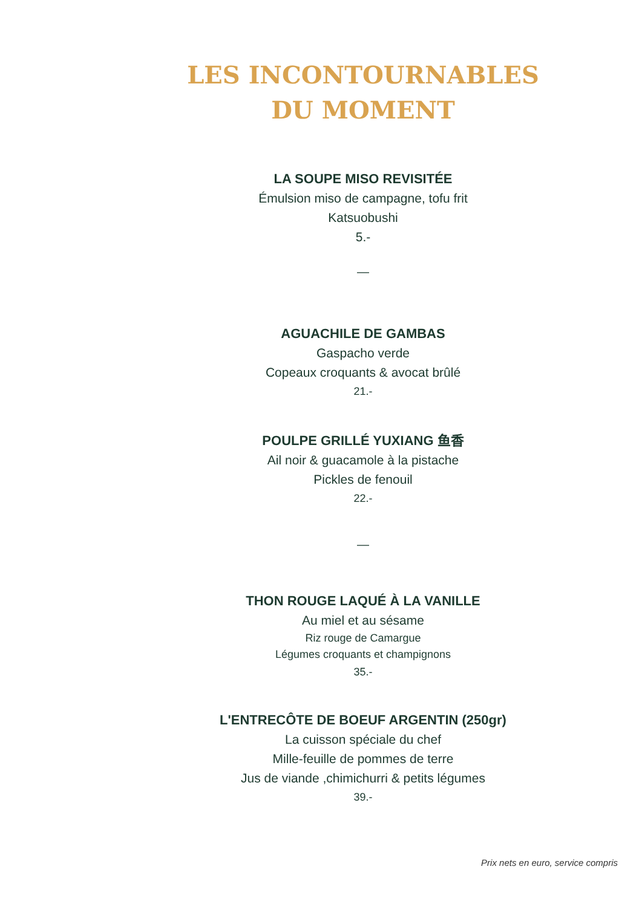LES INCONTOURNABLES
DU MOMENT
LA SOUPE MISO REVISITÉE
Émulsion miso de campagne, tofu frit
Katsuobushi
5.-
—
AGUACHILE DE GAMBAS
Gaspacho verde
Copeaux croquants & avocat brûlé
21.-
POULPE GRILLÉ YUXIANG 鱼香
Ail noir & guacamole à la pistache
Pickles de fenouil
22.-
—
THON ROUGE LAQUÉ À LA VANILLE
Au miel et au sésame
Riz rouge de Camargue
Légumes croquants et champignons
35.-
L'ENTRECÔTE DE BOEUF ARGENTIN (250gr)
La cuisson spéciale du chef
Mille-feuille de pommes de terre
Jus de viande ,chimichurri & petits légumes
39.-
Prix nets en euro, service compris